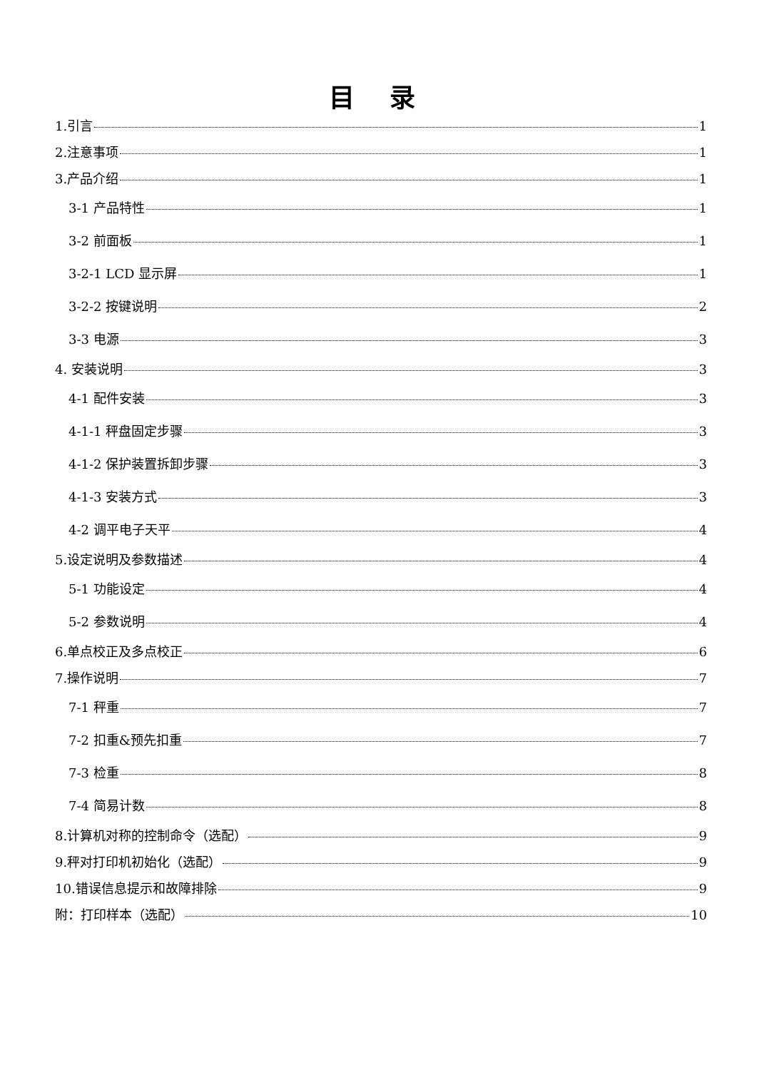目 录
1.引言 1
2.注意事项 1
3.产品介绍 1
3-1 产品特性 1
3-2 前面板 1
3-2-1 LCD 显示屏 1
3-2-2 按键说明 2
3-3 电源 3
4. 安装说明 3
4-1 配件安装 3
4-1-1 秤盘固定步骤 3
4-1-2 保护装置拆卸步骤 3
4-1-3 安装方式 3
4-2 调平电子天平 4
5.设定说明及参数描述 4
5-1 功能设定 4
5-2 参数说明 4
6.单点校正及多点校正 6
7.操作说明 7
7-1 秤重 7
7-2 扣重&预先扣重 7
7-3 检重 8
7-4 简易计数 8
8.计算机对称的控制命令（选配） 9
9.秤对打印机初始化（选配） 9
10.错误信息提示和故障排除 9
附：打印样本（选配） 10